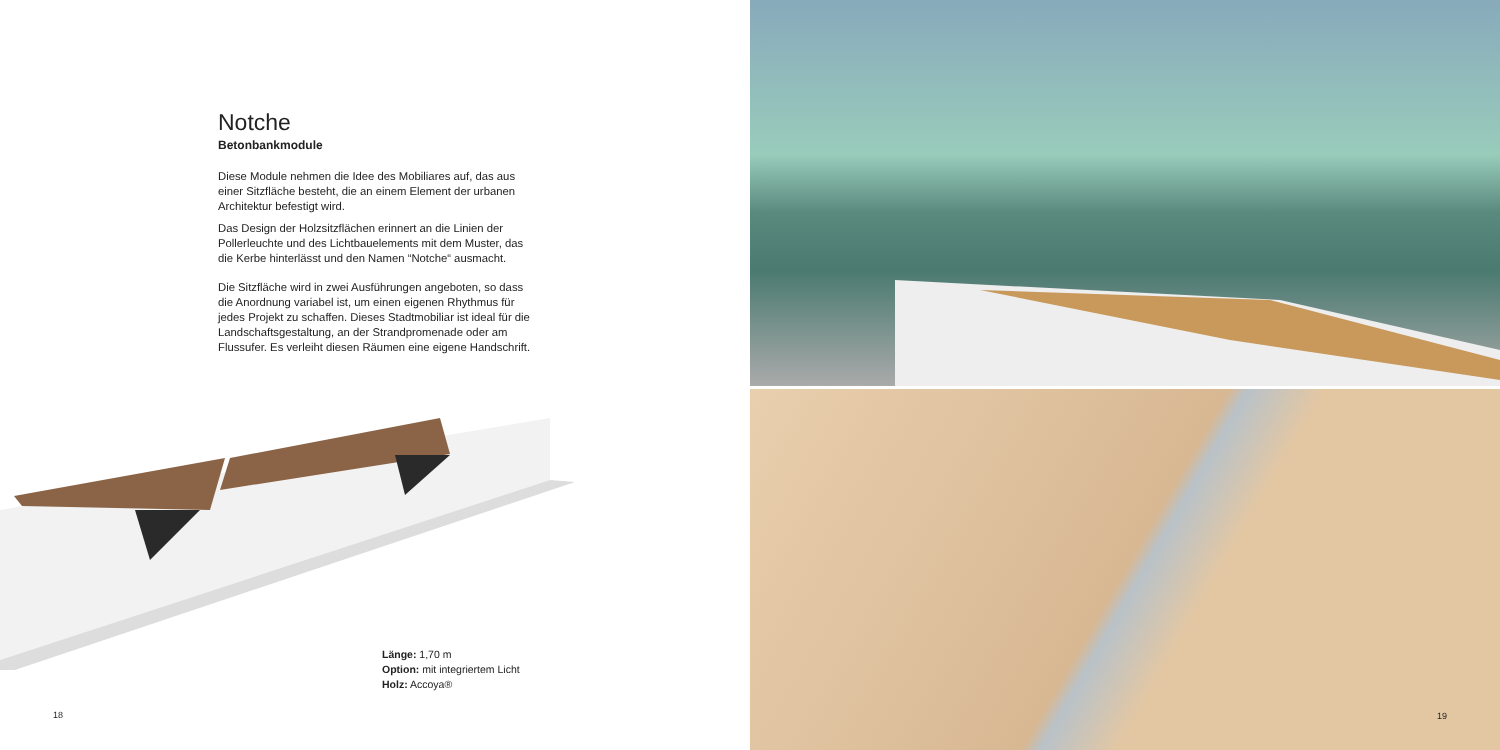Notche
Betonbankmodule
Diese Module nehmen die Idee des Mobiliares auf, das aus einer Sitzfläche besteht, die an einem Element der urbanen Architektur befestigt wird.
Das Design der Holzsitzflächen erinnert an die Linien der Pollerleuchte und des Lichtbauelements mit dem Muster, das die Kerbe hinterlässt und den Namen “Notche“ ausmacht.
Die Sitzfläche wird in zwei Ausführungen angeboten, so dass die Anordnung variabel ist, um einen eigenen Rhythmus für jedes Projekt zu schaffen. Dieses Stadtmobiliar ist ideal für die Landschaftsgestaltung, an der Strandpromenade oder am Flussufer. Es verleiht diesen Räumen eine eigene Handschrift.
Länge: 1,70 m
Option: mit integriertem Licht
Holz: Accoya®
18
19